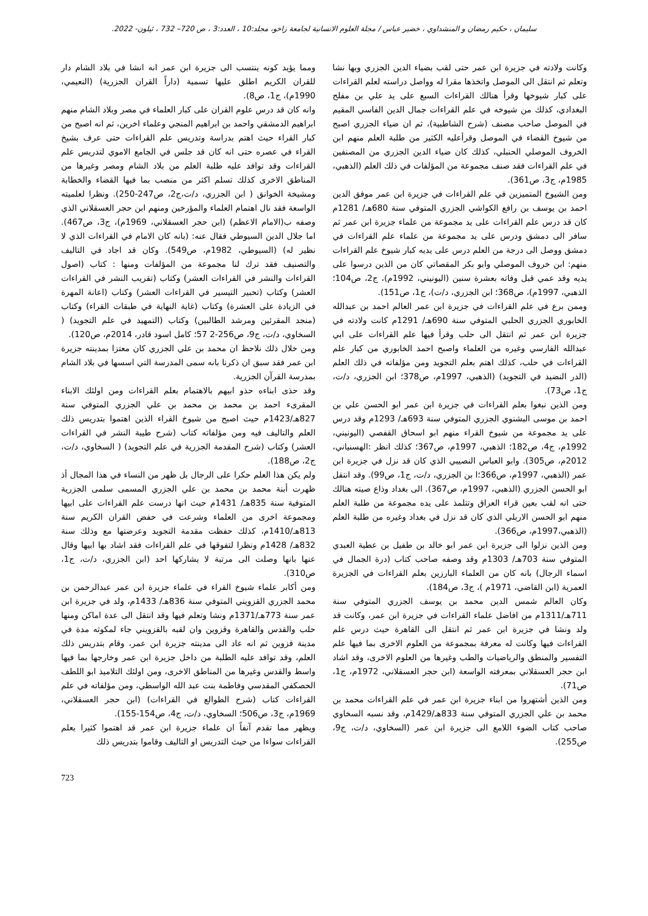سليمان ، حكيم رمضان و المنشداوي ، خضير عباس / مجلة العلوم الانسانية لجامعة زاخو، مجلد:10 ، العدد:3 ، ص 720– 732 ، ئيلون- 2022.
وكانت ولادته في جزيرة ابن عمر حتى لقب بضياء الدين الجزري وبها نشا وتعلم ثم انتقل الى الموصل واتخذها مقرا له وواصل دراسته لعلم القراءات على كبار شيوخها وقرأ هنالك القراءات السبع على يد علي بن مفلح البغدادي، كذلك من شيوخه في علم القراءات جمال الدين الفاسي المقيم في الموصل صاحب مصنف (شرح الشاطبية)، ثم ان ضياء الجزري اصبح من شيوخ القضاء في الموصل وقرأعليه الكثير من طلبة العلم منهم ابن الخروف الموصلي الحنبلي، كذلك كان ضياء الدين الجزري من المصنفين في علم القراءات فقد صنف مجموعة من المؤلفات في ذلك العلم (الذهبي، 1985م، ج3، ص361).
ومن الشيوخ المتميزين في علم القراءات في جزيرة ابن عمر موفق الدين احمد بن يوسف بن رافع الكواشي الجزري المتوفي سنة 680هـ/ 1281م كان قد درس علم القراءات على يد مجموعة من علماء جزيرة ابن عمر ثم سافر الى دمشق ودرس على يد مجموعة من علماء علم القراءات في دمشق ووصل الى درجة من العلم درس على يديه كبار شيوخ علم القراءات منهم: ابن خروف الموصلي وابو بكر المقصاتي كان من الذين درسوا على يديه وقد عمي قبل وفاته بعشرة سنين (اليونيني، 1992م)، ج2، ص104؛ الذهبي، 1997م)، ص368؛ ابن الجزري، د/ت)، ج1، ص151).
وممن برع في علم القراءات في جزيرة ابن عمر العالم احمد بن عبدالله الخابوري الجزري الحلبي المتوفي سنة 690هـ/ 1291م كانت ولادته في جزيرة ابن عمر ثم انتقل الى حلب وقرأ فيها علم القراءات على ابي عبدالله الفارسي وغيره من العلماء واصبح احمد الخابوري من كبار علم القراءات في حلب، كذلك اهتم بعلم التجويد ومن مؤلفاته في ذلك العلم (الدر النضيد في التجويد) (الذهبي، 1997م، ص378؛ ابن الجزري، د/ت، ج1، ص73).
ومن الذين نبغوا بعلم القراءات في جزيرة ابن عمر ابو الحسن علي بن احمد بن موسى البشنوي الجزري المتوفي سنة 693هـ/ 1293م وقد درس على يد مجموعة من شيوخ القراء منهم ابو اسحاق القفصي (اليونيني، 1992م، ج4، ص182؛ الذهبي، 1997م، ص367؛ كذلك انظر :الهسنياني، 2012م، ص305). وابو العباس النصيبي الذي كان قد نزل في جزيرة ابن عمر (الذهبي، 1997م، ص366؛ا بن الجزري، د/ت، ج1، ص99). وقد انتقل ابو الحسن الجزري (الذهبي، 1997م، ص367). الى بغداد وذاع صيته هنالك حتى انه لقب بعين قراء العراق وتتلمذ على يده مجموعة من طلبة العلم منهم ابو الحسن الاربلي الذي كان قد نزل في بغداد وغيره من طلبة العلم (الذهبي،1997م، ص366).
ومن الذين نزلوا الى جزيرة ابن عمر ابو خالد بن طفيل بن عطية العبدي المتوفي سنة 703هـ/ 1303م وقد وصفه صاحب كتاب (درة الجمال في اسماء الرجال) بانه كان من العلماء البارزين بعلم القراءات في الجزيرة العمرية (ابن القاضي، 1971م )، ج3، ص184).
وكان العالم شمس الدين محمد بن يوسف الجزري المتوفي سنة 711هـ/1311م من افاضل علماء القراءات في جزيرة ابن عمر، وكانت قد ولد ونشا في جزيرة ابن عمر ثم انتقل الى القاهرة حيث درس علم القراءات فيها وكانت له معرفة بمجموعة من العلوم الاخرى بما فيها علم التفسير والمنطق والرياضيات والطب وغيرها من العلوم الاخرى، وقد اشاد ابن حجر العسقلاني بمعرفته الواسعة (ابن حجر العسقلاني، 1972م، ج1، ص71).
ومن الذين أشتهروا من ابناء جزيرة ابن عمر في علم القراءات محمد بن محمد بن علي الجزري المتوفي سنة 833هـ/1429م، وقد نسبه السخاوي صاحب كتاب الضوء اللامع الى جزيرة ابن عمر (السخاوي، د/ت، ج9، ص255).
ومما يؤيد كونه ينتسب الى جزيرة ابن عمر انه انشا في بلاد الشام دار للقران الكريم اطلق عليها تسمية (داراً القران الجزرية) (النعيمي، 1990م)، ج1، ص8).
وانه كان قد درس علوم القران على كبار العلماء في مصر وبلاد الشام منهم ابراهيم الدمشقي واحمد بن ابراهيم المنجي وعلماء اخرين، ثم انه اصبح من كبار القراء حيث اهتم بدراسة وتدريس علم القراءات حتى عرف بشيخ القراء في عصره حتى انه كان قد جلس في الجامع الاموي لتدريس علم القراءات وقد توافد عليه طلبة العلم من بلاد الشام ومصر وغيرها من المناطق الاخرى كذلك تسلم اكثر من منصب بما فيها القضاء والخطابة ومشيخة الخوانق ( ابن الجزري، د/ت،ج2، ص247-250). ونظرا لعلميته الواسعة فقد نال اهتمام العلماء والمؤرخين ومنهم ابن حجر العسقلاني الذي وصفه ب(الامام الاعظم) (ابن حجر العسقلاني، 1969م)، ج3، ص467). اما جلال الدين السيوطي فقال عنه: (بانه كان الامام في القراءات الذي لا نظير له) (السيوطي، 1982م، ص549). وكان قد اجاد في التاليف والتصنيف فقد ترك لنا مجموعة من المؤلفات ومنها : كتاب (اصول القراءات والنشر في القراءات العشر) وكتاب (تقريب النشر في القراءات العشر) وكتاب (تحبير التيسير في القراءات العشر) وكتاب (اعانة المهرة في الزيادة على العشرة) وكتاب (غاية النهاية في طبقات القراء) وكتاب (منجد المقرئين ومرشد الطالبين) وكتاب (التمهيد في علم التجويد) ( السخاوي، د/ت، ج9، ص256-2 57؛ كامل اسود قادر، 2014م، ص120).
ومن خلال ذلك نلاحظ ان محمد بن علي الجزري كان معتزا بمدينته جزيرة ابن عمر فقد سبق ان ذكرنا بانه سمى المدرسة التي اسسها في بلاد الشام بمدرسة القرآن الجزرية.
وقد حذى ابناءه حذو ابيهم بالاهتمام بعلم القراءات ومن اولئك الابناء المقرىء احمد بن محمد بن محمد بن علي الجزري المتوفي سنة 827هـ/1423م حيث اصبح من شيوخ القراء الذين اهتموا بتدريس ذلك العلم والتاليف فيه ومن مؤلفاته كتاب (شرح طيبة النشر في القراءات العشر) وكتاب (شرح المقدمة الجزرية في علم التجويد) ( السخاوي، د/ت، ج2، ص188).
ولم يكن هذا العلم حكرا على الرجال بل ظهر من النساء في هذا المجال أذ ظهرت أبنة محمد بن محمد بن علي الجزري المسمى سلمى الجزرية المتوفية سنة 835هـ/ 1431م حيث انها درست علم القراءات على ابيها ومجموعة اخرى من العلماء وشرعت في حفض القران الكريم سنة 813هـ/1410م، كذلك حفظت مقدمة التجويد وعرضتها مع وذلك سنة 832هـ/ 1428م ونظرا لتفوقها في علم القراءات فقد اشاد بها ابيها وقال عنها بانها وصلت الى مرتبة لا يشاركها احد (ابن الجزري، د/ت، ج1، ص310).
ومن أكابر علماء شيوخ القراء في علماء جزيرة ابن عمر عبدالرحمن بن محمد الجزري القزويني المتوفي سنة 836هـ/ 1433م، ولد في جزيرة ابن عمر سنة 773هـ/1371م ونشا وتعلم فيها وقد انتقل الى عدة اماكن ومنها حلب والقدس والقاهرة وقزوين وان لقبه بالقزويني جاء لمكوثه مدة في مدينة قزوين ثم انه عاد الى مدينته جزيرة ابن عمر، وقام بتدريس ذلك العلم، وقد توافد عليه الطلبة من داخل جزيرة ابن عمر وخارجها بما فيها واسط والقدس وغيرها من المناطق الاخرى، ومن اولئك التلاميذ ابو اللطف الحصكفي المقدسي وفاطمة بنت عبد الله الواسطي، ومن مؤلفاته في علم القراءات كتاب (شرح الطوالع في القراءات) (ابن حجر العسقلاني، 1969م، ج3، ص506؛ السخاوي، د/ت، ج4، ص154-155).
ويظهر مما تقدم آنفاً ان علماء جزيرة ابن عمر قد اهتموا كثيرا بعلم القراءات سواءا من حيث التدريس او التاليف وقاموا بتدريس ذلك
723